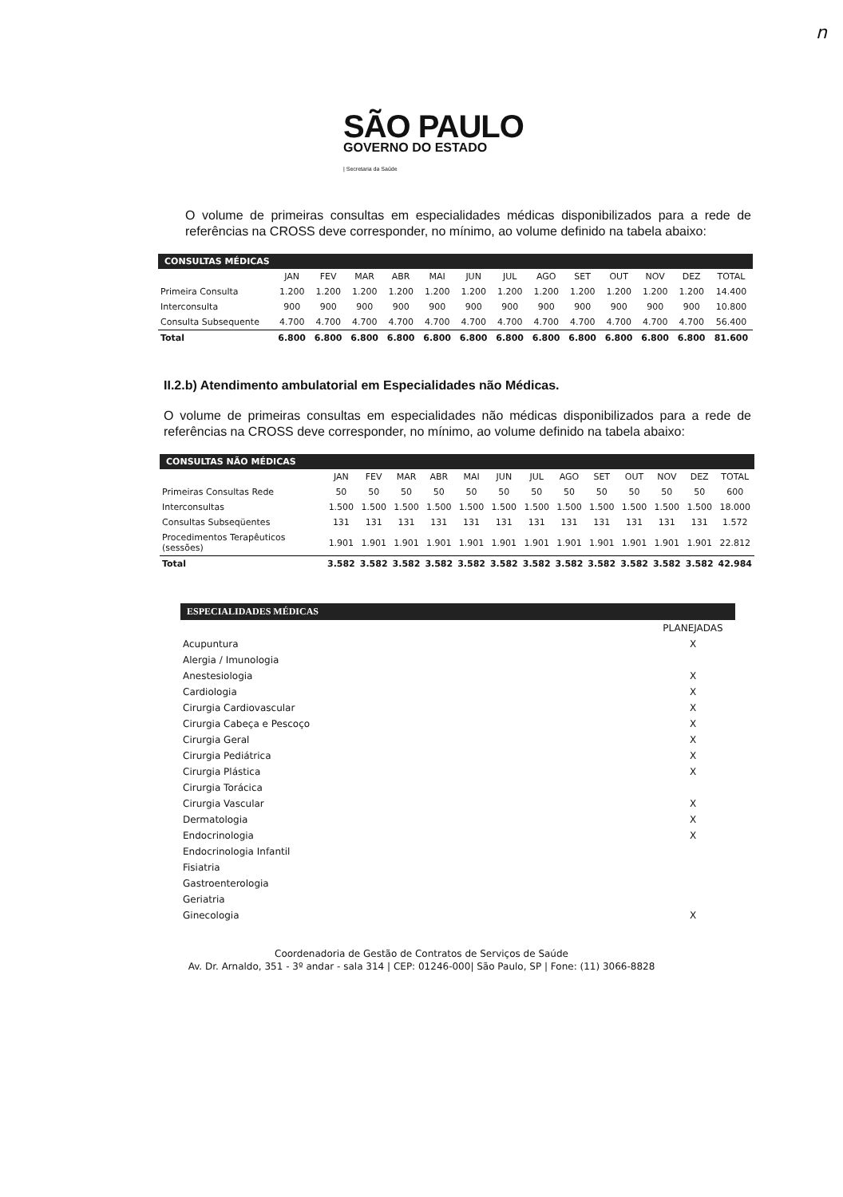n
SÃO PAULO
GOVERNO DO ESTADO
| Secretaria da Saúde
O volume de primeiras consultas em especialidades médicas disponibilizados para a rede de referências na CROSS deve corresponder, no mínimo, ao volume definido na tabela abaixo:
| CONSULTAS MÉDICAS | | | | | | | | | | | | | |
| --- | --- | --- | --- | --- | --- | --- | --- | --- | --- | --- | --- | --- | --- |
| | JAN | FEV | MAR | ABR | MAI | JUN | JUL | AGO | SET | OUT | NOV | DEZ | TOTAL |
| Primeira Consulta | 1.200 | 1.200 | 1.200 | 1.200 | 1.200 | 1.200 | 1.200 | 1.200 | 1.200 | 1.200 | 1.200 | 1.200 | 14.400 |
| Interconsulta | 900 | 900 | 900 | 900 | 900 | 900 | 900 | 900 | 900 | 900 | 900 | 900 | 10.800 |
| Consulta Subsequente | 4.700 | 4.700 | 4.700 | 4.700 | 4.700 | 4.700 | 4.700 | 4.700 | 4.700 | 4.700 | 4.700 | 4.700 | 56.400 |
| Total | 6.800 | 6.800 | 6.800 | 6.800 | 6.800 | 6.800 | 6.800 | 6.800 | 6.800 | 6.800 | 6.800 | 6.800 | 81.600 |
II.2.b) Atendimento ambulatorial em Especialidades não Médicas.
O volume de primeiras consultas em especialidades não médicas disponibilizados para a rede de referências na CROSS deve corresponder, no mínimo, ao volume definido na tabela abaixo:
| CONSULTAS NÃO MÉDICAS | | | | | | | | | | | | | |
| --- | --- | --- | --- | --- | --- | --- | --- | --- | --- | --- | --- | --- | --- |
| | JAN | FEV | MAR | ABR | MAI | JUN | JUL | AGO | SET | OUT | NOV | DEZ | TOTAL |
| Primeiras Consultas Rede | 50 | 50 | 50 | 50 | 50 | 50 | 50 | 50 | 50 | 50 | 50 | 50 | 600 |
| Interconsultas | 1.500 | 1.500 | 1.500 | 1.500 | 1.500 | 1.500 | 1.500 | 1.500 | 1.500 | 1.500 | 1.500 | 1.500 | 18.000 |
| Consultas Subseqüentes | 131 | 131 | 131 | 131 | 131 | 131 | 131 | 131 | 131 | 131 | 131 | 131 | 1.572 |
| Procedimentos Terapêuticos (sessões) | 1.901 | 1.901 | 1.901 | 1.901 | 1.901 | 1.901 | 1.901 | 1.901 | 1.901 | 1.901 | 1.901 | 1.901 | 22.812 |
| Total | 3.582 | 3.582 | 3.582 | 3.582 | 3.582 | 3.582 | 3.582 | 3.582 | 3.582 | 3.582 | 3.582 | 3.582 | 42.984 |
| ESPECIALIDADES MÉDICAS | |
| --- | --- |
| | PLANEJADAS |
| Acupuntura | X |
| Alergia / Imunologia | |
| Anestesiologia | X |
| Cardiologia | X |
| Cirurgia Cardiovascular | X |
| Cirurgia Cabeça e Pescoço | X |
| Cirurgia Geral | X |
| Cirurgia Pediátrica | X |
| Cirurgia Plástica | X |
| Cirurgia Torácica | |
| Cirurgia Vascular | X |
| Dermatologia | X |
| Endocrinologia | X |
| Endocrinologia Infantil | |
| Fisiatria | |
| Gastroenterologia | |
| Geriatria | |
| Ginecologia | X |
Coordenadoria de Gestão de Contratos de Serviços de Saúde
Av. Dr. Arnaldo, 351 - 3º andar - sala 314 | CEP: 01246-000| São Paulo, SP | Fone: (11) 3066-8828